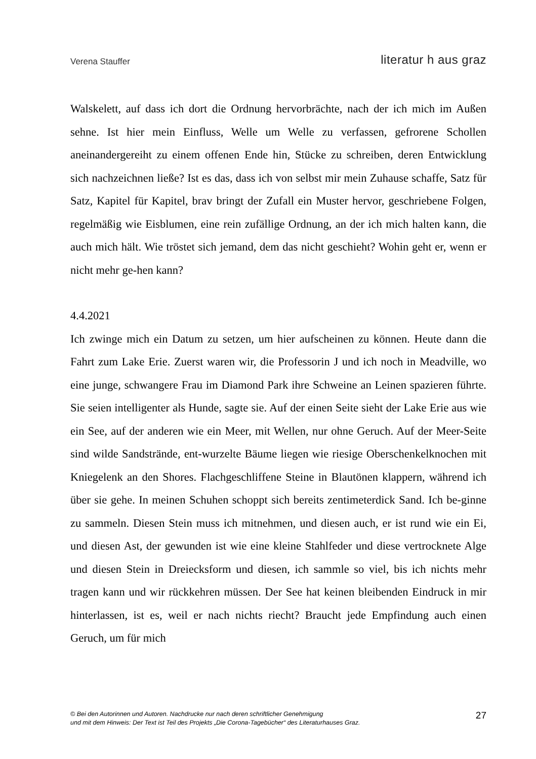Verena Stauffer literatur h aus graz
Walskelett, auf dass ich dort die Ordnung hervorbrächte, nach der ich mich im Außen sehne. Ist hier mein Einfluss, Welle um Welle zu verfassen, gefrorene Schollen aneinandergereiht zu einem offenen Ende hin, Stücke zu schreiben, deren Entwicklung sich nachzeichnen ließe? Ist es das, dass ich von selbst mir mein Zuhause schaffe, Satz für Satz, Kapitel für Kapitel, brav bringt der Zufall ein Muster hervor, geschriebene Folgen, regelmäßig wie Eisblumen, eine rein zufällige Ordnung, an der ich mich halten kann, die auch mich hält. Wie tröstet sich jemand, dem das nicht geschieht? Wohin geht er, wenn er nicht mehr ge-hen kann?
4.4.2021
Ich zwinge mich ein Datum zu setzen, um hier aufscheinen zu können. Heute dann die Fahrt zum Lake Erie. Zuerst waren wir, die Professorin J und ich noch in Meadville, wo eine junge, schwangere Frau im Diamond Park ihre Schweine an Leinen spazieren führte. Sie seien intelligenter als Hunde, sagte sie. Auf der einen Seite sieht der Lake Erie aus wie ein See, auf der anderen wie ein Meer, mit Wellen, nur ohne Geruch. Auf der Meer-Seite sind wilde Sandstrände, ent-wurzelte Bäume liegen wie riesige Oberschenkelknochen mit Kniegelenk an den Shores. Flachgeschliffene Steine in Blautönen klappern, während ich über sie gehe. In meinen Schuhen schoppt sich bereits zentimeterdick Sand. Ich be-ginne zu sammeln. Diesen Stein muss ich mitnehmen, und diesen auch, er ist rund wie ein Ei, und diesen Ast, der gewunden ist wie eine kleine Stahlfeder und diese vertrocknete Alge und diesen Stein in Dreiecksform und diesen, ich sammle so viel, bis ich nichts mehr tragen kann und wir rückkehren müssen. Der See hat keinen bleibenden Eindruck in mir hinterlassen, ist es, weil er nach nichts riecht? Braucht jede Empfindung auch einen Geruch, um für mich
© Bei den Autorinnen und Autoren. Nachdrucke nur nach deren schriftlicher Genehmigung
und mit dem Hinweis: Der Text ist Teil des Projekts „Die Corona-Tagebücher“ des Literaturhauses Graz.
27